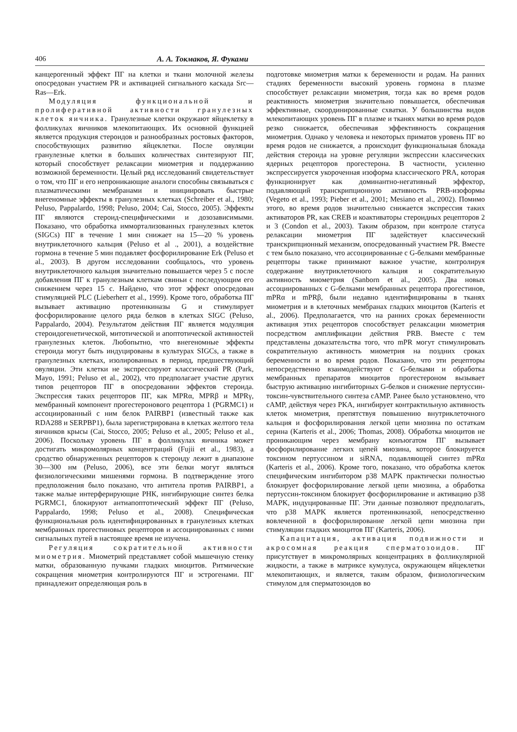406 А. А. Токмаков, Я. Фуками
канцерогенный эффект ПГ на клетки и ткани молочной железы опосредован участием PR и активацией сигнального каскада Src—Ras—Erk.
Модуляция функциональной и пролиферативной активности гранулезных клеток яичника. Гранулезные клетки окружают яйцеклетку в фолликулах яичников млекопитающих. Их основной функцией является продукция стероидов и разнообразных ростовых факторов, способствующих развитию яйцеклетки. После овуляции гранулезные клетки в больших количествах синтезируют ПГ, который способствует релаксации миометрия и поддержанию возможной беременности. Целый ряд исследований свидетельствует о том, что ПГ и его непроникающие аналоги способны связываться с плазматическими мембранами и инициировать быстрые внегеномные эффекты в гранулезных клетках (Schreiber et al., 1980; Peluso, Pappalardo, 1998; Peluso, 2004; Cai, Stocco, 2005). Эффекты ПГ являются стероид-специфическими и дозозависимыми. Показано, что обработка иммортализованных гранулезных клеток (SIGCs) ПГ в течение 1 мин снижает на 15—20 % уровень внутриклеточного кальция (Peluso et al ., 2001), а воздействие гормона в течение 5 мин подавляет фосфорилирование Erk (Peluso et al., 2003). В другом исследовании сообщалось, что уровень внутриклеточного кальция значительно повышается через 5 с после добавления ПГ к гранулезным клеткам свиньи с последующим его снижением через 15 с. Найдено, что этот эффект опосредован стимуляцией PLC (Lieberherr et al., 1999). Кроме того, обработка ПГ вызывает активацию протеинкиназы G и стимулирует фосфорилирование целого ряда белков в клетках SIGC (Peluso, Pappalardo, 2004). Результатом действия ПГ является модуляция стероидогенетической, митотической и апоптотической активностей гранулезных клеток. Любопытно, что внегеномные эффекты стероида могут быть индуцированы в культурах SIGCs, а также в гранулезных клетках, изолированных в период, предшествующий овуляции. Эти клетки не экспрессируют классический PR (Park, Mayo, 1991; Peluso et al., 2002), что предполагает участие других типов рецепторов ПГ в опосредовании эффектов стероида. Экспрессия таких рецепторов ПГ, как MPRα, MPRβ и MPRγ, мембранный компонент прогестеронового рецептора 1 (PGRMC1) и ассоциированный с ним белок PAIRBP1 (известный также как RDA288 и SERPBP1), была зарегистрирована в клетках желтого тела яичников крысы (Cai, Stocco, 2005; Peluso et al., 2005; Peluso et al., 2006). Поскольку уровень ПГ в фолликулах яичника может достигать микромолярных концентраций (Fujii et al., 1983), а сродство обнаруженных рецепторов к стероиду лежит в диапазоне 30—300 нм (Peluso, 2006), все эти белки могут являться физиологическими мишенями гормона. В подтверждение этого предположения было показано, что антитела против PAIRBP1, а также малые интерферирующие РНК, ингибирующие синтез белка PGRMC1, блокируют антиапоптотический эффект ПГ (Peluso, Pappalardo, 1998; Peluso et al., 2008). Специфическая функциональная роль идентифицированных в гранулезных клетках мембранных прогестиновых рецепторов и ассоциированных с ними сигнальных путей в настоящее время не изучена.
Регуляция сократительной активности миометрия. Миометрий представляет собой мышечную стенку матки, образованную пучками гладких миоцитов. Ритмические сокращения миометрия контролируются ПГ и эстрогенами. ПГ принадлежит определяющая роль в
подготовке миометрия матки к беременности и родам. На ранних стадиях беременности высокий уровень гормона в плазме способствует релаксации миометрия, тогда как во время родов реактивность миометрия значительно повышается, обеспечивая эффективные, скоординированные схватки. У большинства видов млекопитающих уровень ПГ в плазме и тканях матки во время родов резко снижается, обеспечивая эффективность сокращения миометрия. Однако у человека и некоторых приматов уровень ПГ во время родов не снижается, а происходит функциональная блокада действия стероида на уровне регуляции экспрессии классических ядерных рецепторов прогестерона. В частности, усиленно экспрессируется укороченная изоформа классического PRA, которая функционирует как доминантно-негативный эффектор, подавляющий транскрипционную активность PRB-изоформы (Vegeto et al., 1993; Pieber et al., 2001; Mesiano et al., 2002). Помимо этого, во время родов значительно снижается экспрессия таких активаторов PR, как CREB и коактиваторы стероидных рецепторов 2 и 3 (Condon et al., 2003). Таким образом, при контроле статуса релаксации миометрия ПГ задействует классический транскрипционный механизм, опосредованный участием PR. Вместе с тем было показано, что ассоциированные с G-белками мембранные рецепторы также принимают важное участие, контролируя содержание внутриклеточного кальция и сократительную активность миометрия (Sanborn et al., 2005). Два новых ассоциированных с G-белками мембранных рецептора прогестинов, mPRα и mPRβ, были недавно идентифицированы в тканях миометрия и в клеточных мембранах гладких миоцитов (Karteris et al., 2006). Предполагается, что на ранних сроках беременности активация этих рецепторов способствует релаксации миометрия посредством амплификации действия PRB. Вместе с тем представлены доказательства того, что mPR могут стимулировать сократительную активность миометрия на поздних сроках беременности и во время родов. Показано, что эти рецепторы непосредственно взаимодействуют с G-белками и обработка мембранных препаратов миоцитов прогестероном вызывает быструю активацию ингибиторных G-белков и снижение пертуссин-токсин-чувствительного синтеза cAMP. Ранее было установлено, что cAMP, действуя через PKA, ингибирует контрактильную активность клеток миометрия, препятствуя повышению внутриклеточного кальция и фосфорилирования легкой цепи миозина по остаткам серина (Karteris et al., 2006; Thomas, 2008). Обработка миоцитов не проникающим через мембрану конъюгатом ПГ вызывает фосфорилирование легких цепей миозина, которое блокируется токсином пертуссином и siRNA, подавляющей синтез mPRα (Karteris et al., 2006). Кроме того, показано, что обработка клеток специфическим ингибитором p38 MAPK практически полностью блокирует фосфорилирование легкой цепи миозина, а обработка пертуссин-токсином блокирует фосфорилирование и активацию p38 MAPK, индуцированные ПГ. Эти данные позволяют предполагать, что p38 MAPK является протеинкиназой, непосредственно вовлеченной в фосфорилирование легкой цепи миозина при стимуляции гладких миоцитов ПГ (Karteris, 2006).
Капацитация, активация подвижности и акросомная реакция сперматозоидов. ПГ присутствует в микромолярных концентрациях в фолликулярной жидкости, а также в матриксе кумулуса, окружающем яйцеклетки млекопитающих, и является, таким образом, физиологическим стимулом для сперматозоидов во